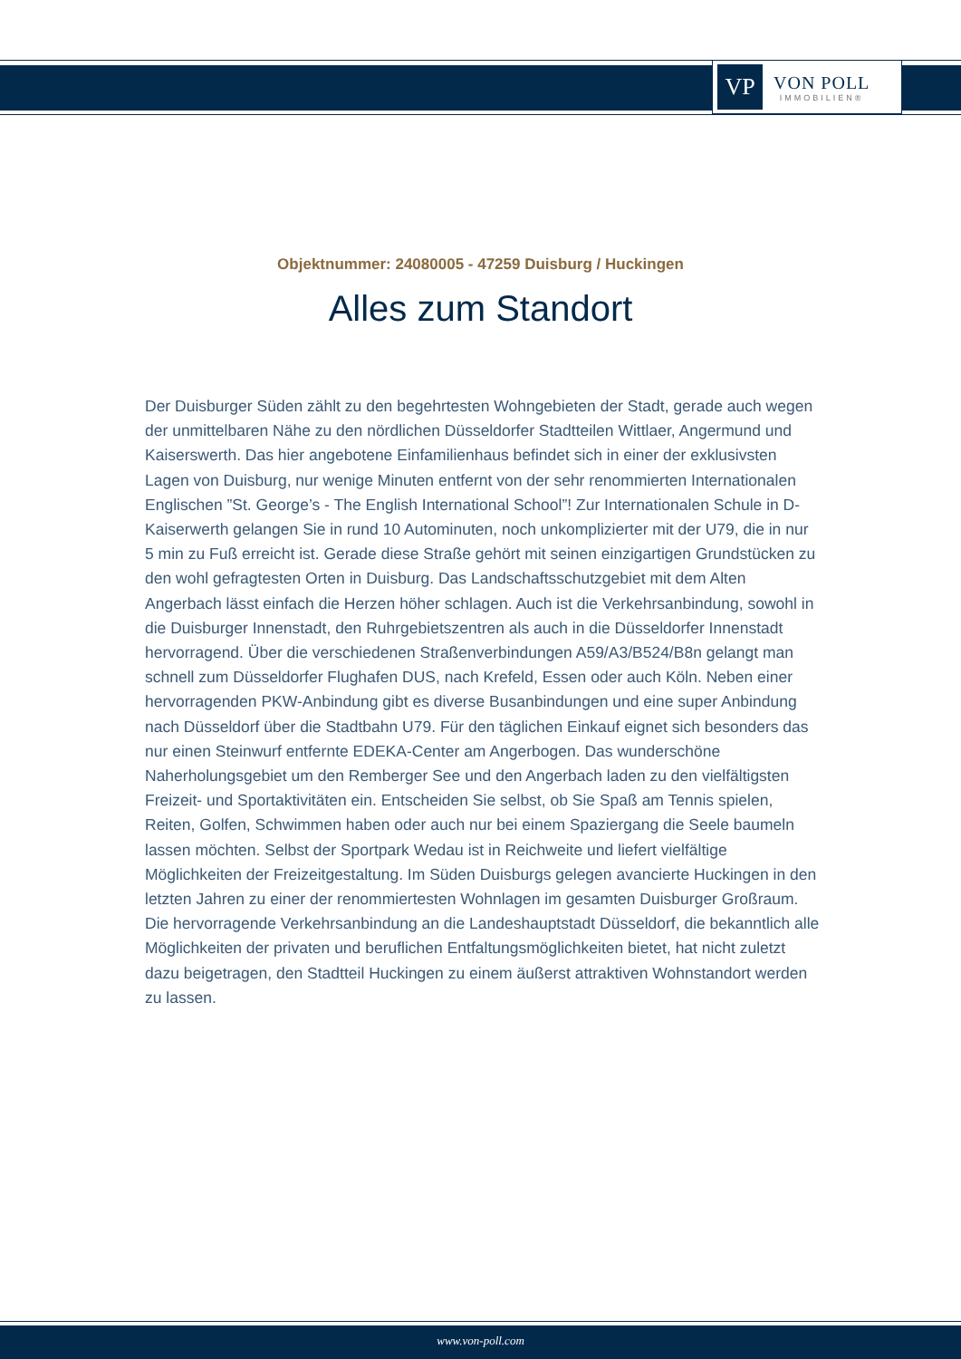VP
VON POLL
IMMOBILIEN®
Objektnummer: 24080005 - 47259 Duisburg / Huckingen
Alles zum Standort
Der Duisburger Süden zählt zu den begehrtesten Wohngebieten der Stadt, gerade auch wegen der unmittelbaren Nähe zu den nördlichen Düsseldorfer Stadtteilen Wittlaer, Angermund und Kaiserswerth. Das hier angebotene Einfamilienhaus befindet sich in einer der exklusivsten Lagen von Duisburg, nur wenige Minuten entfernt von der sehr renommierten Internationalen Englischen ”St. George’s - The English International School”! Zur Internationalen Schule in D-Kaiserwerth gelangen Sie in rund 10 Autominuten, noch unkomplizierter mit der U79, die in nur 5 min zu Fuß erreicht ist. Gerade diese Straße gehört mit seinen einzigartigen Grundstücken zu den wohl gefragtesten Orten in Duisburg. Das Landschaftsschutzgebiet mit dem Alten Angerbach lässt einfach die Herzen höher schlagen. Auch ist die Verkehrsanbindung, sowohl in die Duisburger Innenstadt, den Ruhrgebietszentren als auch in die Düsseldorfer Innenstadt hervorragend. Über die verschiedenen Straßenverbindungen A59/A3/B524/B8n gelangt man schnell zum Düsseldorfer Flughafen DUS, nach Krefeld, Essen oder auch Köln. Neben einer hervorragenden PKW-Anbindung gibt es diverse Busanbindungen und eine super Anbindung nach Düsseldorf über die Stadtbahn U79. Für den täglichen Einkauf eignet sich besonders das nur einen Steinwurf entfernte EDEKA-Center am Angerbogen. Das wunderschöne Naherholungsgebiet um den Remberger See und den Angerbach laden zu den vielfältigsten Freizeit- und Sportaktivitäten ein. Entscheiden Sie selbst, ob Sie Spaß am Tennis spielen, Reiten, Golfen, Schwimmen haben oder auch nur bei einem Spaziergang die Seele baumeln lassen möchten. Selbst der Sportpark Wedau ist in Reichweite und liefert vielfältige Möglichkeiten der Freizeitgestaltung. Im Süden Duisburgs gelegen avancierte Huckingen in den letzten Jahren zu einer der renommiertesten Wohnlagen im gesamten Duisburger Großraum. Die hervorragende Verkehrsanbindung an die Landeshauptstadt Düsseldorf, die bekanntlich alle Möglichkeiten der privaten und beruflichen Entfaltungsmöglichkeiten bietet, hat nicht zuletzt dazu beigetragen, den Stadtteil Huckingen zu einem äußerst attraktiven Wohnstandort werden zu lassen.
www.von-poll.com